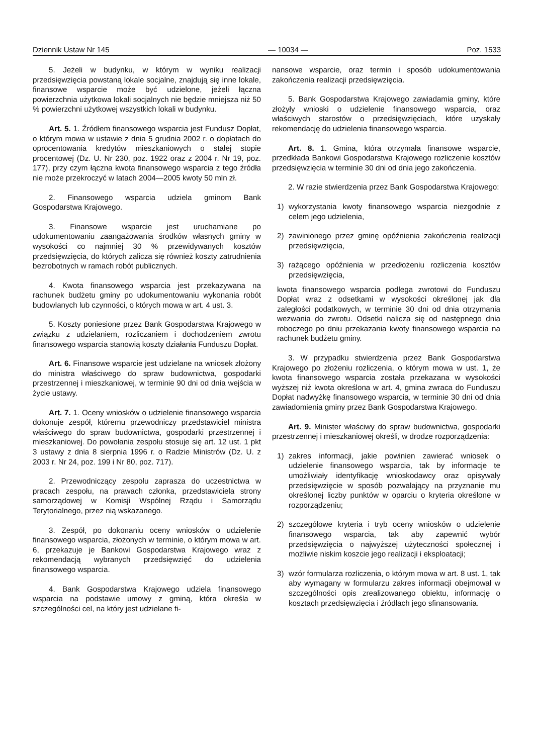Dziennik Ustaw Nr 145 — 10034 — Poz. 1533
5. Jeżeli w budynku, w którym w wyniku realizacji przedsięwzięcia powstaną lokale socjalne, znajdują się inne lokale, finansowe wsparcie może być udzielone, jeżeli łączna powierzchnia użytkowa lokali socjalnych nie będzie mniejsza niż 50 % powierzchni użytkowej wszystkich lokali w budynku.
Art. 5. 1. Źródłem finansowego wsparcia jest Fundusz Dopłat, o którym mowa w ustawie z dnia 5 grudnia 2002 r. o dopłatach do oprocentowania kredytów mieszkaniowych o stałej stopie procentowej (Dz. U. Nr 230, poz. 1922 oraz z 2004 r. Nr 19, poz. 177), przy czym łączna kwota finansowego wsparcia z tego źródła nie może przekroczyć w latach 2004—2005 kwoty 50 mln zł.
2. Finansowego wsparcia udziela gminom Bank Gospodarstwa Krajowego.
3. Finansowe wsparcie jest uruchamiane po udokumentowaniu zaangażowania środków własnych gminy w wysokości co najmniej 30 % przewidywanych kosztów przedsięwzięcia, do których zalicza się również koszty zatrudnienia bezrobotnych w ramach robót publicznych.
4. Kwota finansowego wsparcia jest przekazywana na rachunek budżetu gminy po udokumentowaniu wykonania robót budowlanych lub czynności, o których mowa w art. 4 ust. 3.
5. Koszty poniesione przez Bank Gospodarstwa Krajowego w związku z udzielaniem, rozliczaniem i dochodzeniem zwrotu finansowego wsparcia stanowią koszty działania Funduszu Dopłat.
Art. 6. Finansowe wsparcie jest udzielane na wniosek złożony do ministra właściwego do spraw budownictwa, gospodarki przestrzennej i mieszkaniowej, w terminie 90 dni od dnia wejścia w życie ustawy.
Art. 7. 1. Oceny wniosków o udzielenie finansowego wsparcia dokonuje zespół, któremu przewodniczy przedstawiciel ministra właściwego do spraw budownictwa, gospodarki przestrzennej i mieszkaniowej. Do powołania zespołu stosuje się art. 12 ust. 1 pkt 3 ustawy z dnia 8 sierpnia 1996 r. o Radzie Ministrów (Dz. U. z 2003 r. Nr 24, poz. 199 i Nr 80, poz. 717).
2. Przewodniczący zespołu zaprasza do uczestnictwa w pracach zespołu, na prawach członka, przedstawiciela strony samorządowej w Komisji Wspólnej Rządu i Samorządu Terytorialnego, przez nią wskazanego.
3. Zespół, po dokonaniu oceny wniosków o udzielenie finansowego wsparcia, złożonych w terminie, o którym mowa w art. 6, przekazuje je Bankowi Gospodarstwa Krajowego wraz z rekomendacją wybranych przedsięwzięć do udzielenia finansowego wsparcia.
4. Bank Gospodarstwa Krajowego udziela finansowego wsparcia na podstawie umowy z gminą, która określa w szczególności cel, na który jest udzielane fi-
nansowe wsparcie, oraz termin i sposób udokumentowania zakończenia realizacji przedsięwzięcia.
5. Bank Gospodarstwa Krajowego zawiadamia gminy, które złożyły wnioski o udzielenie finansowego wsparcia, oraz właściwych starostów o przedsięwzięciach, które uzyskały rekomendację do udzielenia finansowego wsparcia.
Art. 8. 1. Gmina, która otrzymała finansowe wsparcie, przedkłada Bankowi Gospodarstwa Krajowego rozliczenie kosztów przedsięwzięcia w terminie 30 dni od dnia jego zakończenia.
2. W razie stwierdzenia przez Bank Gospodarstwa Krajowego:
1) wykorzystania kwoty finansowego wsparcia niezgodnie z celem jego udzielenia,
2) zawinionego przez gminę opóźnienia zakończenia realizacji przedsięwzięcia,
3) rażącego opóźnienia w przedłożeniu rozliczenia kosztów przedsięwzięcia,
kwota finansowego wsparcia podlega zwrotowi do Funduszu Dopłat wraz z odsetkami w wysokości określonej jak dla zaległości podatkowych, w terminie 30 dni od dnia otrzymania wezwania do zwrotu. Odsetki nalicza się od następnego dnia roboczego po dniu przekazania kwoty finansowego wsparcia na rachunek budżetu gminy.
3. W przypadku stwierdzenia przez Bank Gospodarstwa Krajowego po złożeniu rozliczenia, o którym mowa w ust. 1, że kwota finansowego wsparcia została przekazana w wysokości wyższej niż kwota określona w art. 4, gmina zwraca do Funduszu Dopłat nadwyżkę finansowego wsparcia, w terminie 30 dni od dnia zawiadomienia gminy przez Bank Gospodarstwa Krajowego.
Art. 9. Minister właściwy do spraw budownictwa, gospodarki przestrzennej i mieszkaniowej określi, w drodze rozporządzenia:
1) zakres informacji, jakie powinien zawierać wniosek o udzielenie finansowego wsparcia, tak by informacje te umożliwiały identyfikację wnioskodawcy oraz opisywały przedsięwzięcie w sposób pozwalający na przyznanie mu określonej liczby punktów w oparciu o kryteria określone w rozporządzeniu;
2) szczegółowe kryteria i tryb oceny wniosków o udzielenie finansowego wsparcia, tak aby zapewnić wybór przedsięwzięcia o najwyższej użyteczności społecznej i możliwie niskim koszcie jego realizacji i eksploatacji;
3) wzór formularza rozliczenia, o którym mowa w art. 8 ust. 1, tak aby wymagany w formularzu zakres informacji obejmował w szczególności opis zrealizowanego obiektu, informację o kosztach przedsięwzięcia i źródłach jego sfinansowania.